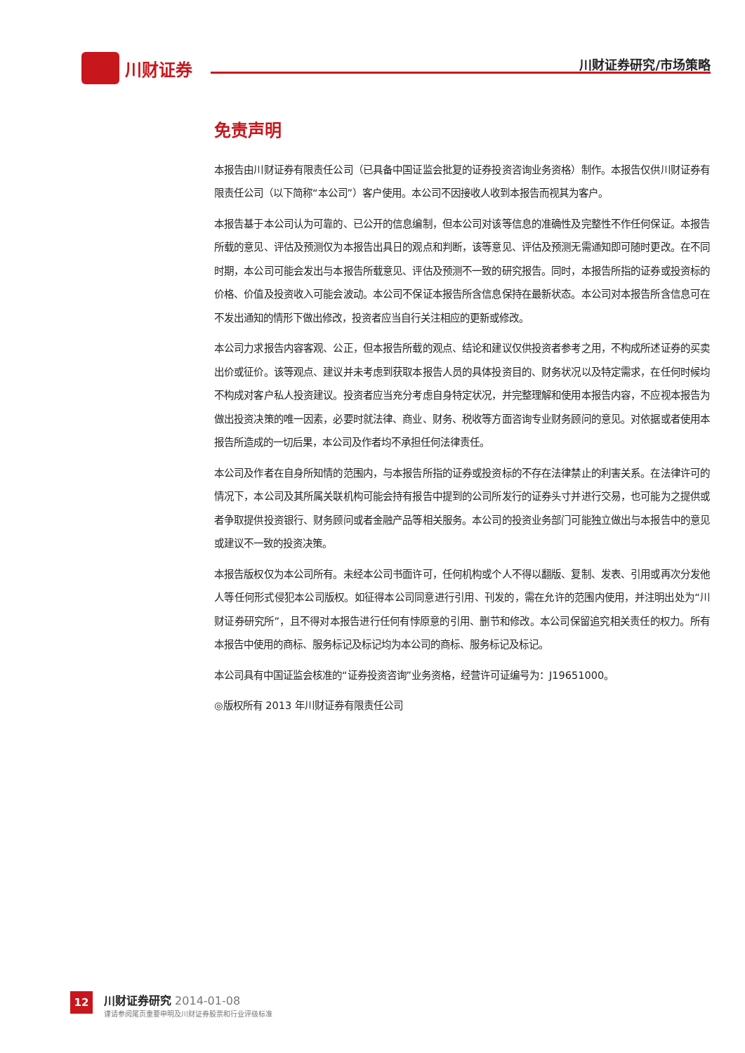川财证券
川财证券研究/市场策略
免责声明
本报告由川财证券有限责任公司（已具备中国证监会批复的证券投资咨询业务资格）制作。本报告仅供川财证券有限责任公司（以下简称“本公司”）客户使用。本公司不因接收人收到本报告而视其为客户。
本报告基于本公司认为可靠的、已公开的信息编制，但本公司对该等信息的准确性及完整性不作任何保证。本报告所载的意见、评估及预测仅为本报告出具日的观点和判断，该等意见、评估及预测无需通知即可随时更改。在不同时期，本公司可能会发出与本报告所载意见、评估及预测不一致的研究报告。同时，本报告所指的证券或投资标的价格、价值及投资收入可能会波动。本公司不保证本报告所含信息保持在最新状态。本公司对本报告所含信息可在不发出通知的情形下做出修改，投资者应当自行关注相应的更新或修改。
本公司力求报告内容客观、公正，但本报告所载的观点、结论和建议仅供投资者参考之用，不构成所述证券的买卖出价或征价。该等观点、建议并未考虑到获取本报告人员的具体投资目的、财务状况以及特定需求，在任何时候均不构成对客户私人投资建议。投资者应当充分考虑自身特定状况，并完整理解和使用本报告内容，不应视本报告为做出投资决策的唯一因素，必要时就法律、商业、财务、税收等方面咨询专业财务顾问的意见。对依据或者使用本报告所造成的一切后果，本公司及作者均不承担任何法律责任。
本公司及作者在自身所知情的范围内，与本报告所指的证券或投资标的不存在法律禁止的利害关系。在法律许可的情况下，本公司及其所属关联机构可能会持有报告中提到的公司所发行的证券头寸并进行交易，也可能为之提供或者争取提供投资银行、财务顾问或者金融产品等相关服务。本公司的投资业务部门可能独立做出与本报告中的意见或建议不一致的投资决策。
本报告版权仅为本公司所有。未经本公司书面许可，任何机构或个人不得以翻版、复制、发表、引用或再次分发他人等任何形式侵犯本公司版权。如征得本公司同意进行引用、刊发的，需在允许的范围内使用，并注明出处为“川财证券研究所”，且不得对本报告进行任何有悖原意的引用、删节和修改。本公司保留追究相关责任的权力。所有本报告中使用的商标、服务标记及标记均为本公司的商标、服务标记及标记。
本公司具有中国证监会核准的“证券投资咨询”业务资格，经营许可证编号为：J19651000。
◎版权所有 2013 年川财证券有限责任公司
12
川财证券研究 2014-01-08
谨请参阅尾页重要申明及川财证券股票和行业评级标准